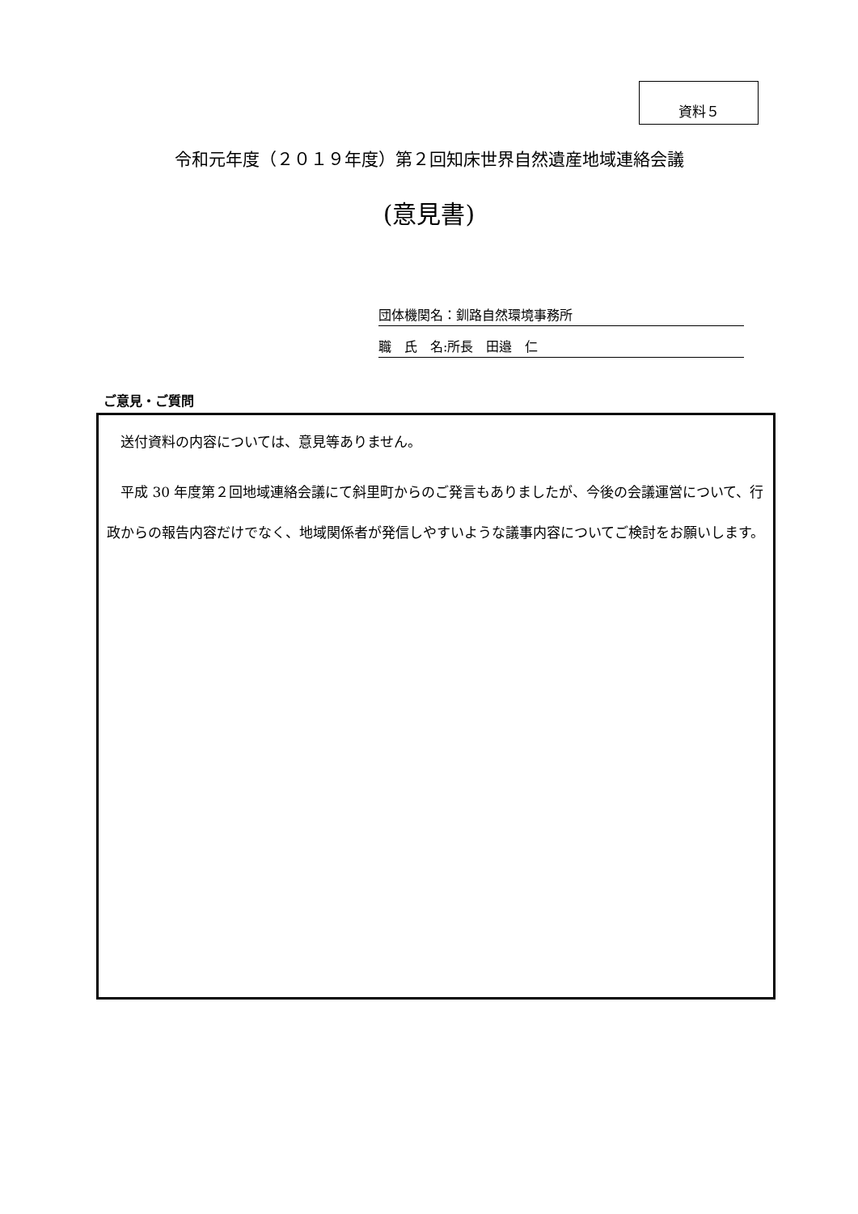資料５
令和元年度（２０１９年度）第２回知床世界自然遺産地域連絡会議
(意見書)
団体機関名：釧路自然環境事務所
職　氏　名:所長　田邉　仁
ご意見・ご質問
　送付資料の内容については、意見等ありません。
　平成 30 年度第２回地域連絡会議にて斜里町からのご発言もありましたが、今後の会議運営について、行政からの報告内容だけでなく、地域関係者が発信しやすいような議事内容についてご検討をお願いします。